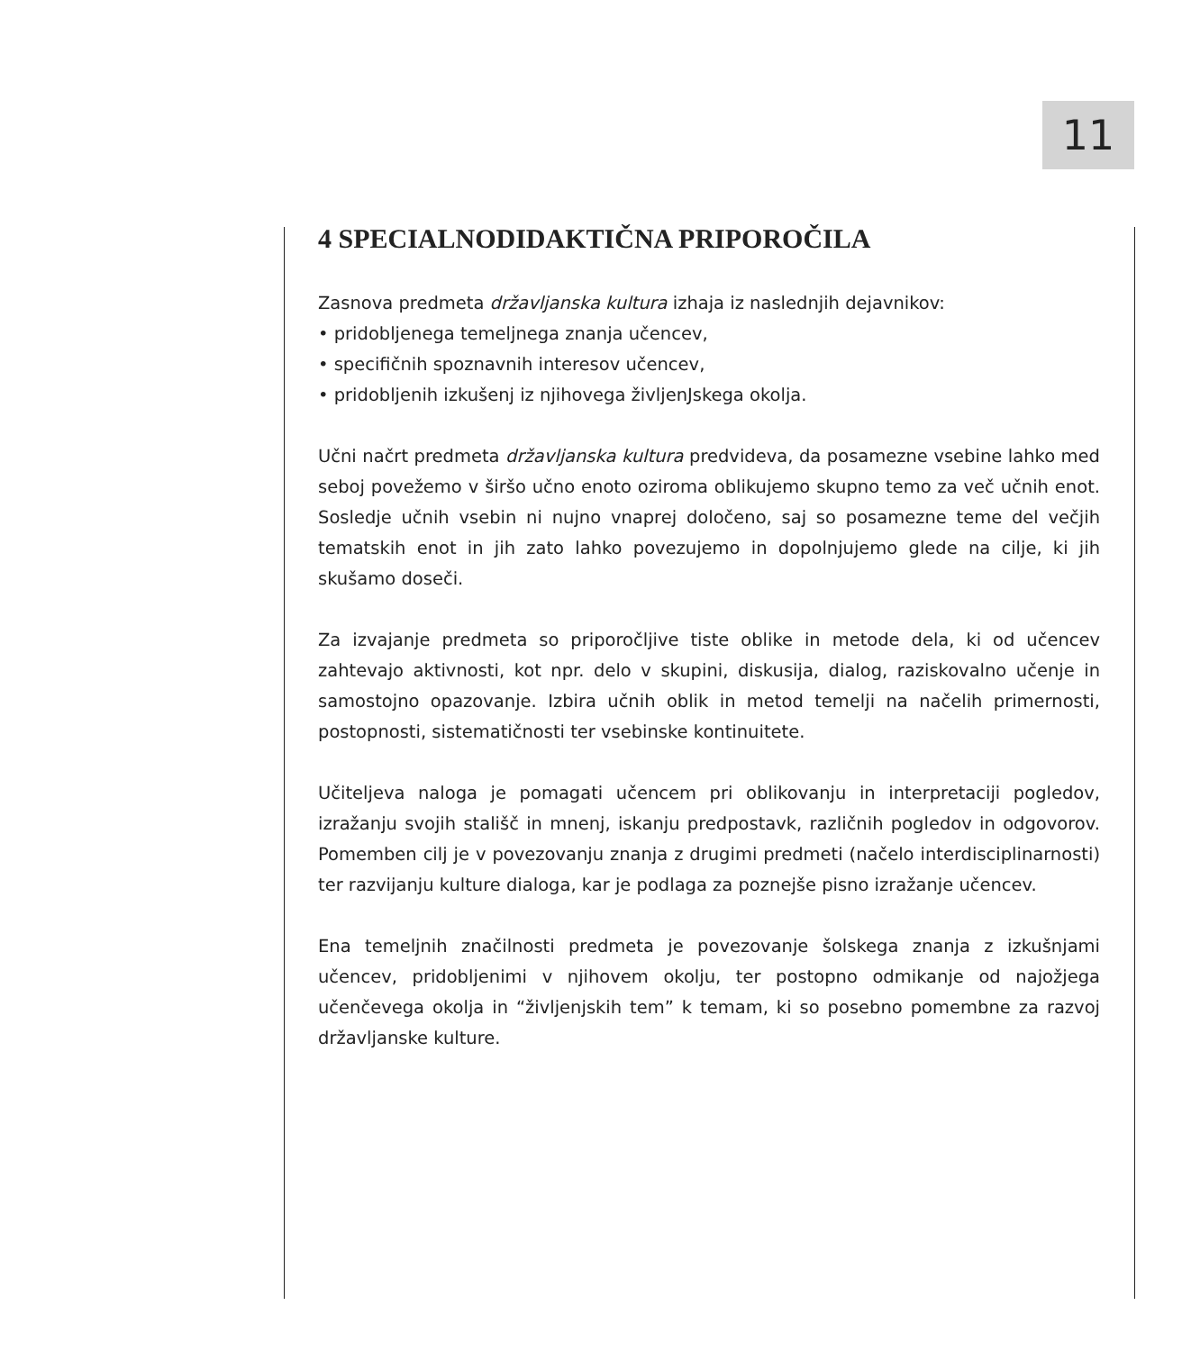11
4 SPECIALNODIDAKTIČNA PRIPOROČILA
Zasnova predmeta državljanska kultura izhaja iz naslednjih dejavnikov:
• pridobljenega temeljnega znanja učencev,
• specifičnih spoznavnih interesov učencev,
• pridobljenih izkušenj iz njihovega življenJskega okolja.
Učni načrt predmeta državljanska kultura predvideva, da posamezne vsebine lahko med seboj povežemo v širšo učno enoto oziroma oblikujemo skupno temo za več učnih enot. Sosledje učnih vsebin ni nujno vnaprej določeno, saj so posamezne teme del večjih tematskih enot in jih zato lahko povezujemo in dopolnjujemo glede na cilje, ki jih skušamo doseči.
Za izvajanje predmeta so priporočljive tiste oblike in metode dela, ki od učencev zahtevajo aktivnosti, kot npr. delo v skupini, diskusija, dialog, raziskovalno učenje in samostojno opazovanje. Izbira učnih oblik in metod temelji na načelih primernosti, postopnosti, sistematičnosti ter vsebinske kontinuitete.
Učiteljeva naloga je pomagati učencem pri oblikovanju in interpretaciji pogledov, izražanju svojih stališč in mnenj, iskanju predpostavk, različnih pogledov in odgovorov. Pomemben cilj je v povezovanju znanja z drugimi predmeti (načelo interdisciplinarnosti) ter razvijanju kulture dialoga, kar je podlaga za poznejše pisno izražanje učencev.
Ena temeljnih značilnosti predmeta je povezovanje šolskega znanja z izkušnjami učencev, pridobljenimi v njihovem okolju, ter postopno odmikanje od najožjega učenčevega okolja in “življenjskih tem” k temam, ki so posebno pomembne za razvoj državljanske kulture.